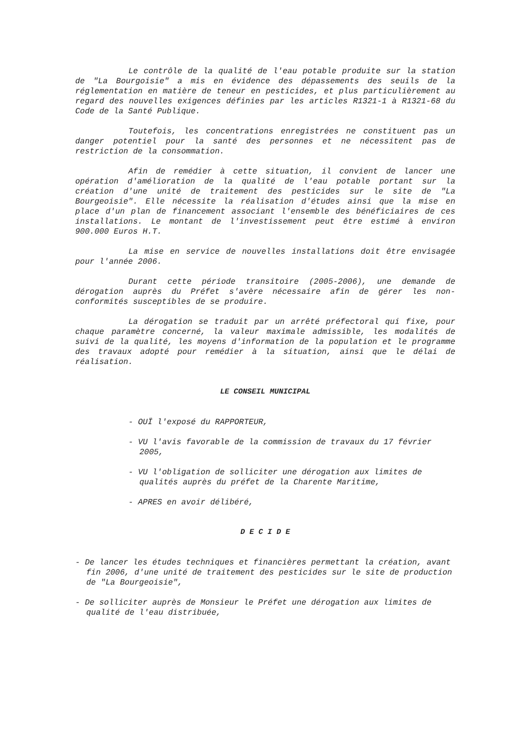Le contrôle de la qualité de l'eau potable produite sur la station de "La Bourgoisie" a mis en évidence des dépassements des seuils de la réglementation en matière de teneur en pesticides, et plus particulièrement au regard des nouvelles exigences définies par les articles R1321-1 à R1321-68 du Code de la Santé Publique.
Toutefois, les concentrations enregistrées ne constituent pas un danger potentiel pour la santé des personnes et ne nécessitent pas de restriction de la consommation.
Afin de remédier à cette situation, il convient de lancer une opération d'amélioration de la qualité de l'eau potable portant sur la création d'une unité de traitement des pesticides sur le site de "La Bourgeoisie". Elle nécessite la réalisation d'études ainsi que la mise en place d'un plan de financement associant l'ensemble des bénéficiaires de ces installations. Le montant de l'investissement peut être estimé à environ 900.000 Euros H.T.
La mise en service de nouvelles installations doit être envisagée pour l'année 2006.
Durant cette période transitoire (2005-2006), une demande de dérogation auprès du Préfet s'avère nécessaire afin de gérer les non-conformités susceptibles de se produire.
La dérogation se traduit par un arrêté préfectoral qui fixe, pour chaque paramètre concerné, la valeur maximale admissible, les modalités de suivi de la qualité, les moyens d'information de la population et le programme des travaux adopté pour remédier à la situation, ainsi que le délai de réalisation.
LE CONSEIL MUNICIPAL
- OUÏ l'exposé du RAPPORTEUR,
- VU l'avis favorable de la commission de travaux du 17 février 2005,
- VU l'obligation de solliciter une dérogation aux limites de qualités auprès du préfet de la Charente Maritime,
- APRES en avoir délibéré,
D E C I D E
- De lancer les études techniques et financières permettant la création, avant fin 2006, d'une unité de traitement des pesticides sur le site de production de "La Bourgeoisie",
- De solliciter auprès de Monsieur le Préfet une dérogation aux limites de qualité de l'eau distribuée,